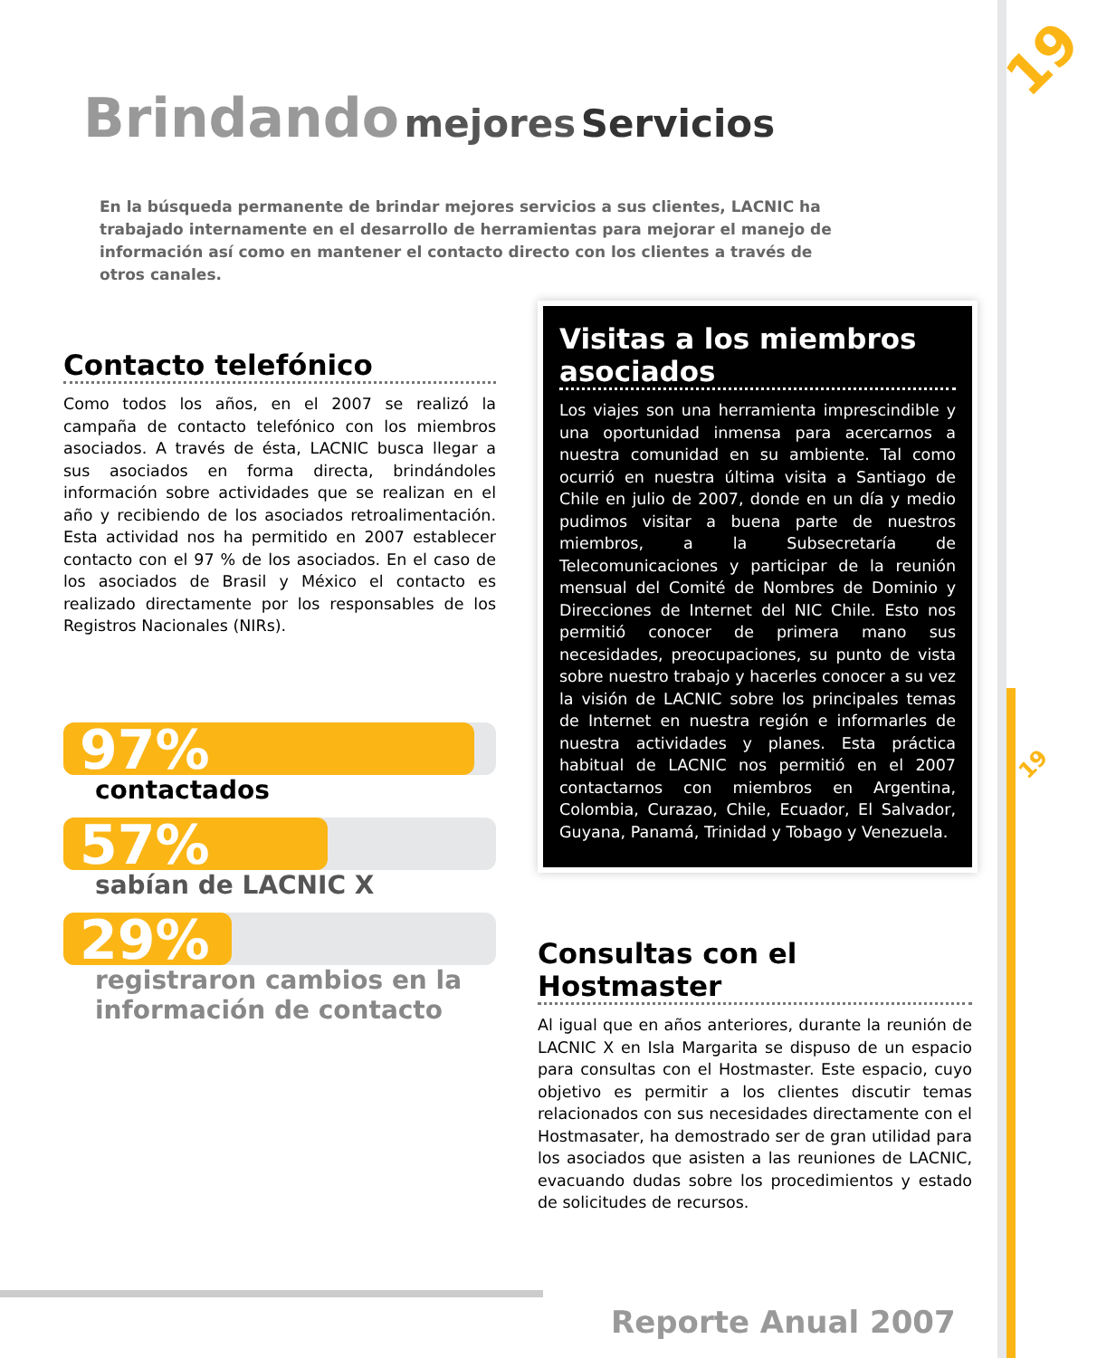19
19
Brindando mejores Servicios
En la búsqueda permanente de brindar mejores servicios a sus clientes, LACNIC ha trabajado internamente en el desarrollo de herramientas para mejorar el manejo de información así como en mantener el contacto directo con los clientes a través de otros canales.
Contacto telefónico
Como todos los años, en el 2007 se realizó la campaña de contacto telefónico con los miembros asociados. A través de ésta, LACNIC busca llegar a sus asociados en forma directa, brindándoles información sobre actividades que se realizan en el año y recibiendo de los asociados retroalimentación. Esta actividad nos ha permitido en 2007 establecer contacto con el 97 % de los asociados. En el caso de los asociados de Brasil y México el contacto es realizado directamente por los responsables de los Registros Nacionales (NIRs).
97%
contactados
57%
sabían de LACNIC X
29%
registraron cambios en la
información de contacto
Visitas a los miembros asociados
Los viajes son una herramienta imprescindible y una oportunidad inmensa para acercarnos a nuestra comunidad en su ambiente. Tal como ocurrió en nuestra última visita a Santiago de Chile en julio de 2007, donde en un día y medio pudimos visitar a buena parte de nuestros miembros, a la Subsecretaría de Telecomunicaciones y participar de la reunión mensual del Comité de Nombres de Dominio y Direcciones de Internet del NIC Chile. Esto nos permitió conocer de primera mano sus necesidades, preocupaciones, su punto de vista sobre nuestro trabajo y hacerles conocer a su vez la visión de LACNIC sobre los principales temas de Internet en nuestra región e informarles de nuestra actividades y planes. Esta práctica habitual de LACNIC nos permitió en el 2007 contactarnos con miembros en Argentina, Colombia, Curazao, Chile, Ecuador, El Salvador, Guyana, Panamá, Trinidad y Tobago y Venezuela.
Consultas con el Hostmaster
Al igual que en años anteriores, durante la reunión de LACNIC X en Isla Margarita se dispuso de un espacio para consultas con el Hostmaster. Este espacio, cuyo objetivo es permitir a los clientes discutir temas relacionados con sus necesidades directamente con el Hostmasater, ha demostrado ser de gran utilidad para los asociados que asisten a las reuniones de LACNIC, evacuando dudas sobre los procedimientos y estado de solicitudes de recursos.
Reporte Anual 2007